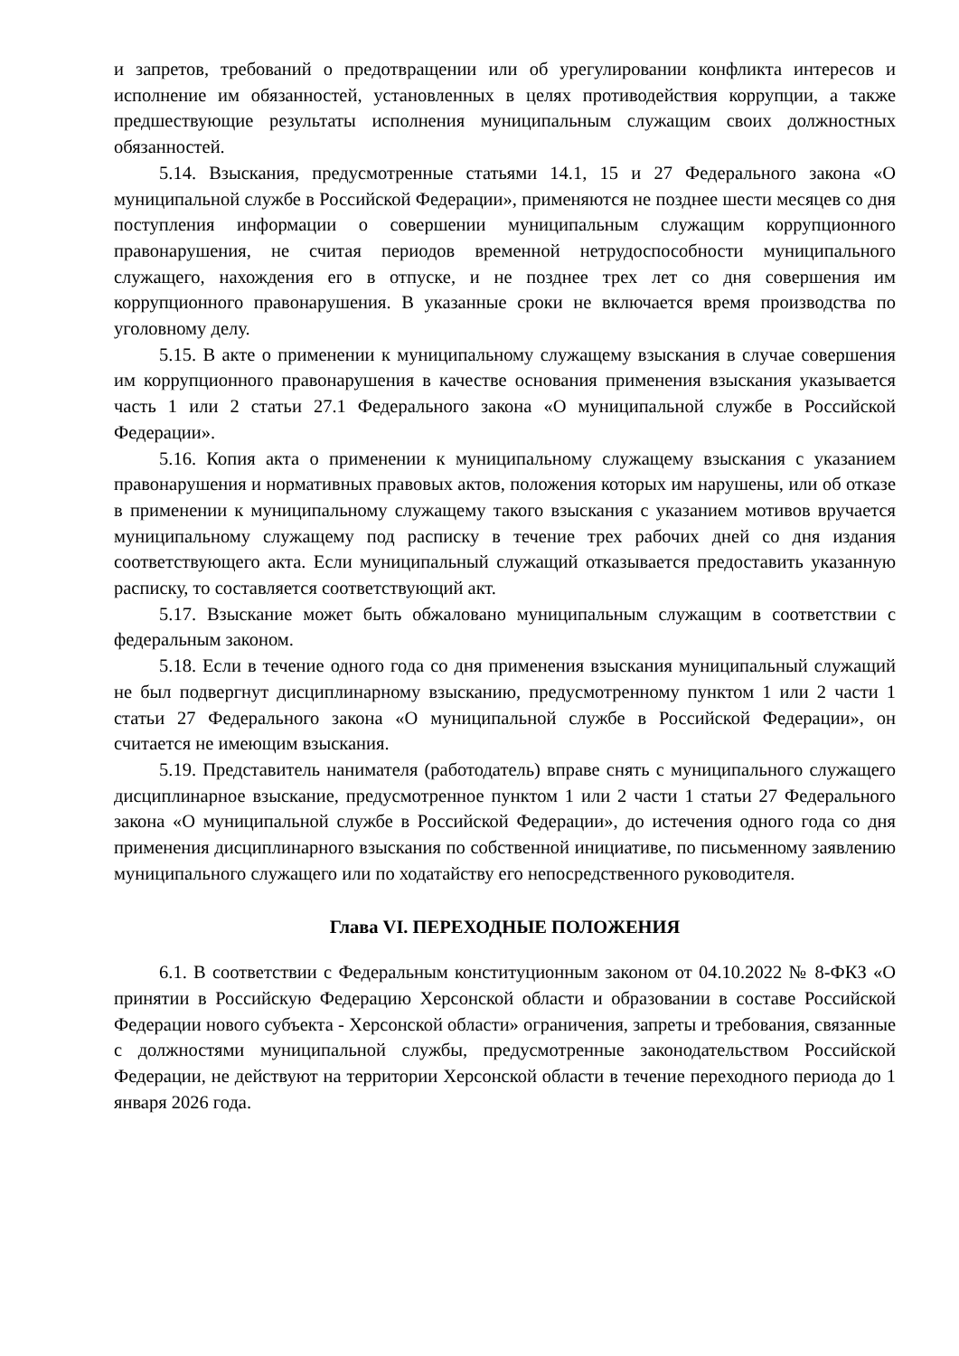и запретов, требований о предотвращении или об урегулировании конфликта интересов и исполнение им обязанностей, установленных в целях противодействия коррупции, а также предшествующие результаты исполнения муниципальным служащим своих должностных обязанностей.
5.14. Взыскания, предусмотренные статьями 14.1, 15 и 27 Федерального закона «О муниципальной службе в Российской Федерации», применяются не позднее шести месяцев со дня поступления информации о совершении муниципальным служащим коррупционного правонарушения, не считая периодов временной нетрудоспособности муниципального служащего, нахождения его в отпуске, и не позднее трех лет со дня совершения им коррупционного правонарушения. В указанные сроки не включается время производства по уголовному делу.
5.15. В акте о применении к муниципальному служащему взыскания в случае совершения им коррупционного правонарушения в качестве основания применения взыскания указывается часть 1 или 2 статьи 27.1 Федерального закона «О муниципальной службе в Российской Федерации».
5.16. Копия акта о применении к муниципальному служащему взыскания с указанием правонарушения и нормативных правовых актов, положения которых им нарушены, или об отказе в применении к муниципальному служащему такого взыскания с указанием мотивов вручается муниципальному служащему под расписку в течение трех рабочих дней со дня издания соответствующего акта. Если муниципальный служащий отказывается предоставить указанную расписку, то составляется соответствующий акт.
5.17. Взыскание может быть обжаловано муниципальным служащим в соответствии с федеральным законом.
5.18. Если в течение одного года со дня применения взыскания муниципальный служащий не был подвергнут дисциплинарному взысканию, предусмотренному пунктом 1 или 2 части 1 статьи 27 Федерального закона «О муниципальной службе в Российской Федерации», он считается не имеющим взыскания.
5.19. Представитель нанимателя (работодатель) вправе снять с муниципального служащего дисциплинарное взыскание, предусмотренное пунктом 1 или 2 части 1 статьи 27 Федерального закона «О муниципальной службе в Российской Федерации», до истечения одного года со дня применения дисциплинарного взыскания по собственной инициативе, по письменному заявлению муниципального служащего или по ходатайству его непосредственного руководителя.
Глава VI. ПЕРЕХОДНЫЕ ПОЛОЖЕНИЯ
6.1. В соответствии с Федеральным конституционным законом от 04.10.2022 № 8-ФКЗ «О принятии в Российскую Федерацию Херсонской области и образовании в составе Российской Федерации нового субъекта - Херсонской области» ограничения, запреты и требования, связанные с должностями муниципальной службы, предусмотренные законодательством Российской Федерации, не действуют на территории Херсонской области в течение переходного периода до 1 января 2026 года.